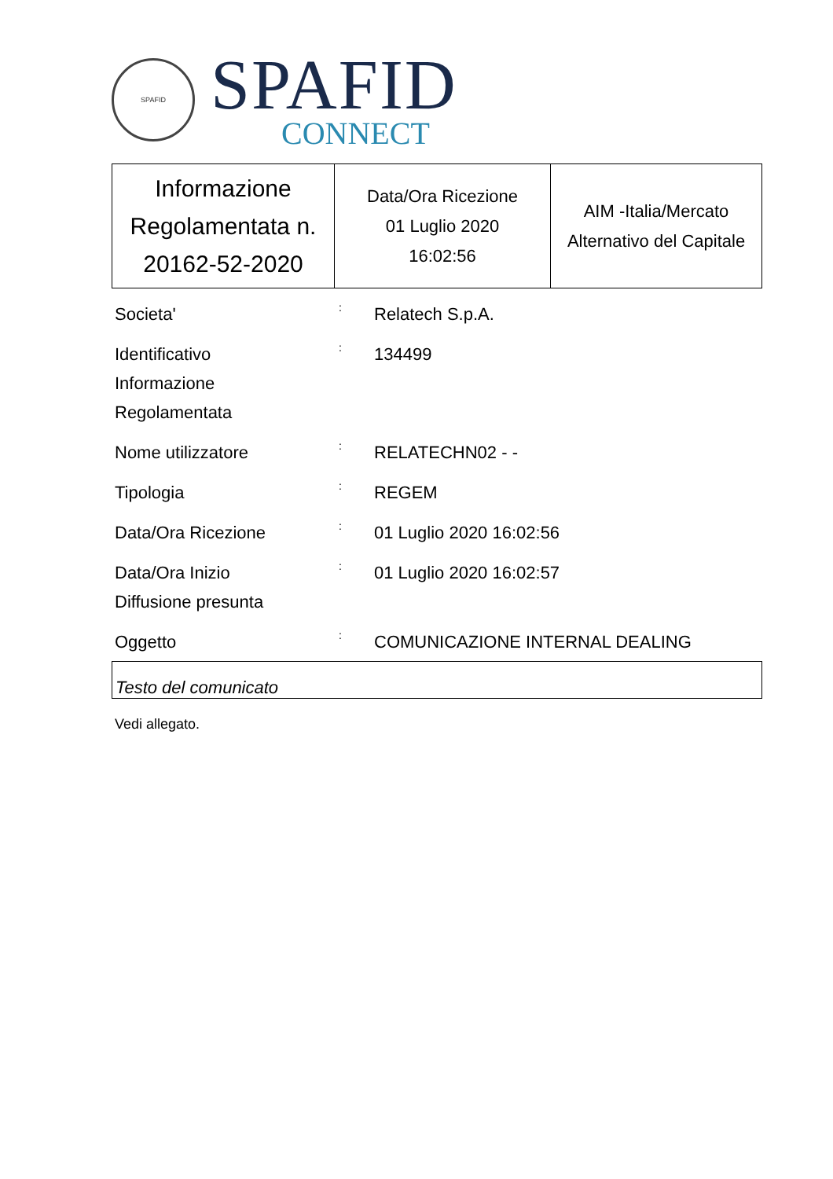SPAFID
SPAFID
CONNECT
| Informazione Regolamentata n. 20162-52-2020 | Data/Ora Ricezione 01 Luglio 2020 16:02:56 | AIM -Italia/Mercato Alternativo del Capitale |
Societa'
:
Relatech S.p.A.
Identificativo
Informazione
Regolamentata
:
134499
Nome utilizzatore
:
RELATECHN02 - -
Tipologia
:
REGEM
Data/Ora Ricezione
:
01 Luglio 2020 16:02:56
Data/Ora Inizio
Diffusione presunta
:
01 Luglio 2020 16:02:57
Oggetto
:
COMUNICAZIONE INTERNAL DEALING
Testo del comunicato
Vedi allegato.